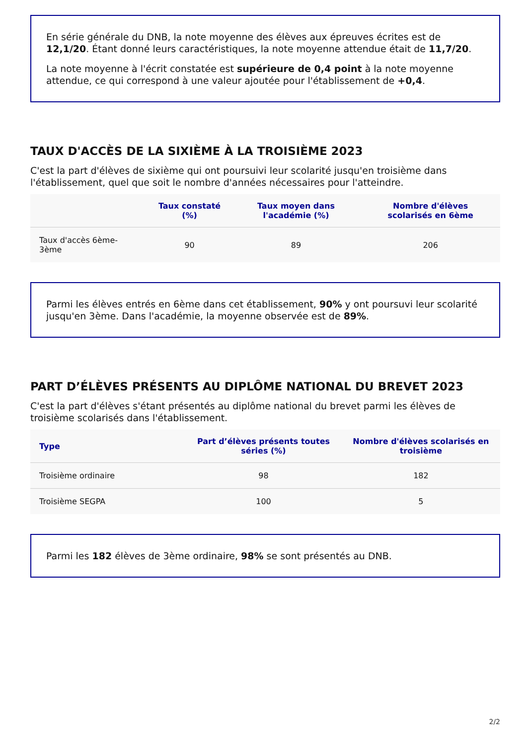En série générale du DNB, la note moyenne des élèves aux épreuves écrites est de 12,1/20. Étant donné leurs caractéristiques, la note moyenne attendue était de 11,7/20.
La note moyenne à l'écrit constatée est supérieure de 0,4 point à la note moyenne attendue, ce qui correspond à une valeur ajoutée pour l'établissement de +0,4.
TAUX D'ACCÈS DE LA SIXIÈME À LA TROISIÈME 2023
C'est la part d'élèves de sixième qui ont poursuivi leur scolarité jusqu'en troisième dans l'établissement, quel que soit le nombre d'années nécessaires pour l'atteindre.
| | Taux constaté (%) | Taux moyen dans l'académie (%) | Nombre d'élèves scolarisés en 6ème |
| --- | --- | --- | --- |
| Taux d'accès 6ème-3ème | 90 | 89 | 206 |
Parmi les élèves entrés en 6ème dans cet établissement, 90% y ont poursuvi leur scolarité jusqu'en 3ème. Dans l'académie, la moyenne observée est de 89%.
PART D’ÉLÈVES PRÉSENTS AU DIPLÔME NATIONAL DU BREVET 2023
C'est la part d'élèves s'étant présentés au diplôme national du brevet parmi les élèves de troisième scolarisés dans l'établissement.
| Type | Part d’élèves présents toutes séries (%) | Nombre d'élèves scolarisés en troisième |
| --- | --- | --- |
| Troisième ordinaire | 98 | 182 |
| Troisième SEGPA | 100 | 5 |
Parmi les 182 élèves de 3ème ordinaire, 98% se sont présentés au DNB.
2/2